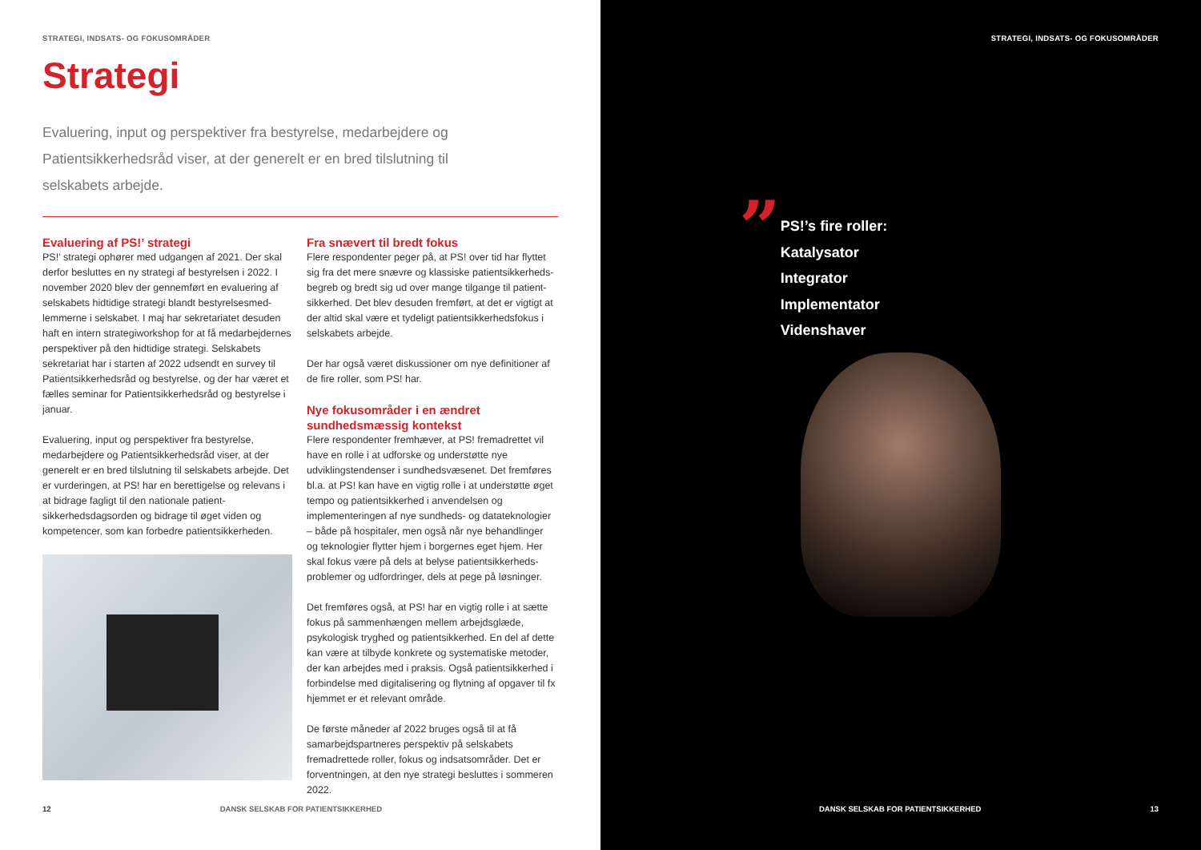STRATEGI, INDSATS- OG FOKUSOMRÅDER
Strategi
Evaluering, input og perspektiver fra bestyrelse, medarbejdere og Patientsikkerhedsråd viser, at der generelt er en bred tilslutning til selskabets arbejde.
Evaluering af PS!’ strategi
PS!’ strategi ophører med udgangen af 2021. Der skal derfor besluttes en ny strategi af bestyrelsen i 2022. I november 2020 blev der gennemført en evaluering af selskabets hidtidige strategi blandt bestyrelsesmed­lemmerne i selskabet. I maj har sekretariatet desuden haft en intern strategiworkshop for at få medarbejder­nes perspektiver på den hidtidige strategi. Selskabets sekretariat har i starten af 2022 udsendt en survey til Patientsikkerhedsråd og bestyrelse, og der har været et fælles seminar for Patientsikkerhedsråd og bestyrelse i januar.
Evaluering, input og perspektiver fra bestyrelse, medarbejdere og Patientsikkerhedsråd viser, at der generelt er en bred tilslutning til selskabets arbejde. Det er vurderingen, at PS! har en berettigelse og relevans i at bidrage fagligt til den nationale patient­sikkerhedsdagsorden og bidrage til øget viden og kompetencer, som kan forbedre patientsikkerheden.
Fra snævert til bredt fokus
Flere respondenter peger på, at PS! over tid har flyttet sig fra det mere snævre og klassiske patientsikkerheds­begreb og bredt sig ud over mange tilgange til patient­sikkerhed. Det blev desuden fremført, at det er vigtigt at der altid skal være et tydeligt patientsikkerhedsfokus i selskabets arbejde.
Der har også været diskussioner om nye definitioner af de fire roller, som PS! har.
Nye fokusområder i en ændret sundhedsmæssig kontekst
Flere respondenter fremhæver, at PS! fremadrettet vil have en rolle i at udforske og understøtte nye udviklingstendenser i sundhedsvæsenet. Det fremføres bl.a. at PS! kan have en vigtig rolle i at understøtte øget tempo og patientsikkerhed i anvendelsen og implementeringen af nye sundheds- og datateknologier – både på hospitaler, men også når nye behandlinger og teknologier flytter hjem i borgernes eget hjem. Her skal fokus være på dels at belyse patientsikkerheds­problemer og udfordringer, dels at pege på løsninger.
Det fremføres også, at PS! har en vigtig rolle i at sætte fokus på sammenhængen mellem arbejdsglæde, psykologisk tryghed og patientsikkerhed. En del af dette kan være at tilbyde konkrete og systematiske metoder, der kan arbejdes med i praksis. Også patient­sikkerhed i forbindelse med digitalisering og flytning af opgaver til fx hjemmet er et relevant område.
De første måneder af 2022 bruges også til at få samarbejdspartneres perspektiv på selskabets fremadrettede roller, fokus og indsatsområder. Det er forventningen, at den nye strategi besluttes i sommeren 2022.
12 DANSK SELSKAB FOR PATIENTSIKKERHED
STRATEGI, INDSATS- OG FOKUSOMRÅDER
”
PS!’s fire roller:
Katalysator
Integrator
Implementator
Videnshaver
DANSK SELSKAB FOR PATIENTSIKKERHED 13